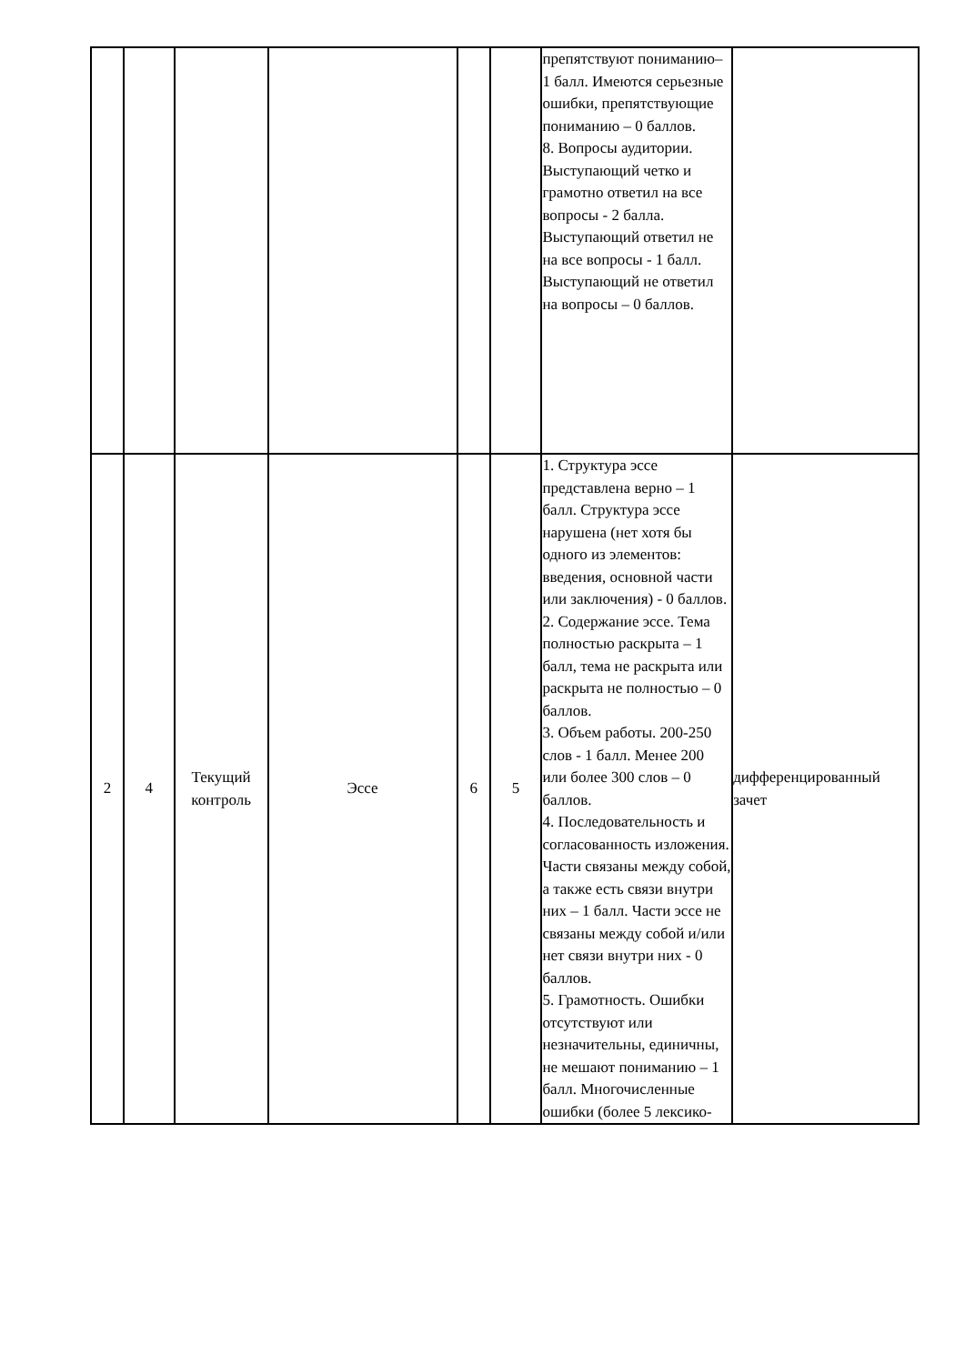| | | | | | | препятствуют пониманию– 1 балл. Имеются серьезные ошибки, препятствующие пониманию – 0 баллов. 8. Вопросы аудитории. Выступающий четко и грамотно ответил на все вопросы - 2 балла. Выступающий ответил не на все вопросы - 1 балл. Выступающий не ответил на вопросы – 0 баллов. | |
| 2 | 4 | Текущий контроль | Эссе | 6 | 5 | 1. Структура эссе представлена верно – 1 балл. Структура эссе нарушена (нет хотя бы одного из элементов: введения, основной части или заключения) - 0 баллов. 2. Содержание эссе. Тема полностью раскрыта – 1 балл, тема не раскрыта или раскрыта не полностью – 0 баллов. 3. Объем работы. 200-250 слов - 1 балл. Менее 200 или более 300 слов – 0 баллов. 4. Последовательность и согласованность изложения. Части связаны между собой, а также есть связи внутри них – 1 балл. Части эссе не связаны между собой и/или нет связи внутри них - 0 баллов. 5. Грамотность. Ошибки отсутствуют или незначительны, единичны, не мешают пониманию – 1 балл. Многочисленные ошибки (более 5 лексико- | дифференцированный зачет |